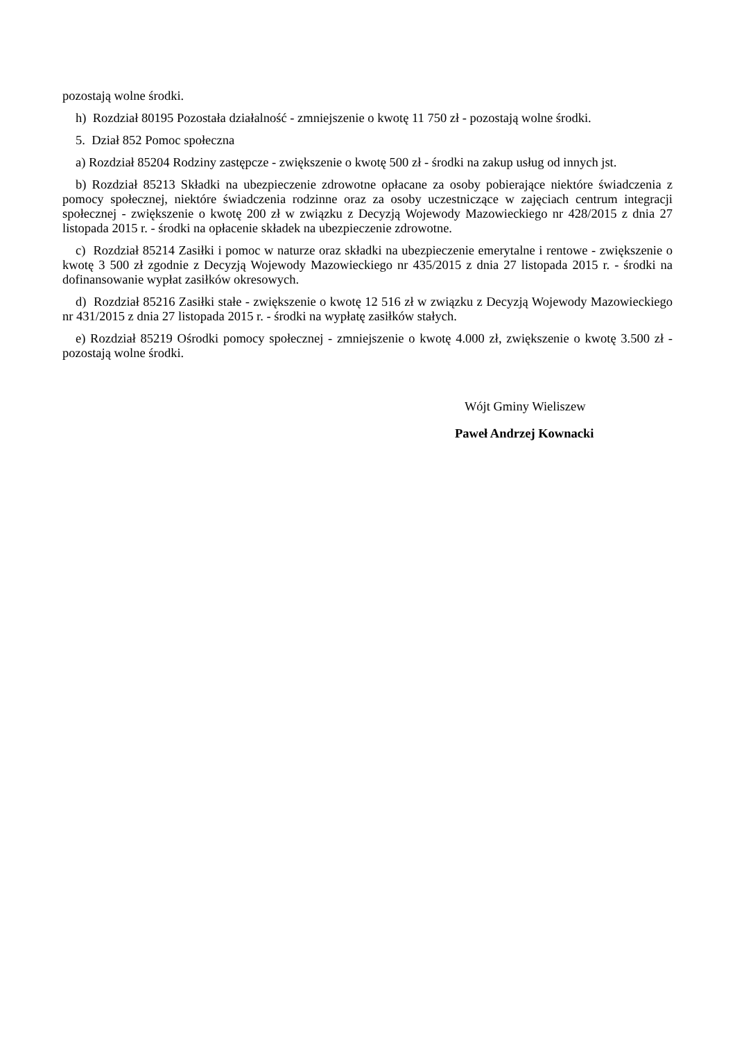pozostają wolne środki.
h) Rozdział 80195 Pozostała działalność - zmniejszenie o kwotę 11 750 zł - pozostają wolne środki.
5. Dział 852 Pomoc społeczna
a) Rozdział 85204 Rodziny zastępcze - zwiększenie o kwotę 500 zł - środki na zakup usług od innych jst.
b) Rozdział 85213 Składki na ubezpieczenie zdrowotne opłacane za osoby pobierające niektóre świadczenia z pomocy społecznej, niektóre świadczenia rodzinne oraz za osoby uczestniczące w zajęciach centrum integracji społecznej - zwiększenie o kwotę 200 zł w związku z Decyzją Wojewody Mazowieckiego nr 428/2015 z dnia 27 listopada 2015 r. - środki na opłacenie składek na ubezpieczenie zdrowotne.
c) Rozdział 85214 Zasiłki i pomoc w naturze oraz składki na ubezpieczenie emerytalne i rentowe - zwiększenie o kwotę 3 500 zł zgodnie z Decyzją Wojewody Mazowieckiego nr 435/2015 z dnia 27 listopada 2015 r. - środki na dofinansowanie wypłat zasiłków okresowych.
d) Rozdział 85216 Zasiłki stałe - zwiększenie o kwotę 12 516 zł w związku z Decyzją Wojewody Mazowieckiego nr 431/2015 z dnia 27 listopada 2015 r. - środki na wypłatę zasiłków stałych.
e) Rozdział 85219 Ośrodki pomocy społecznej - zmniejszenie o kwotę 4.000 zł, zwiększenie o kwotę 3.500 zł - pozostają wolne środki.
Wójt Gminy Wieliszew
Paweł Andrzej Kownacki